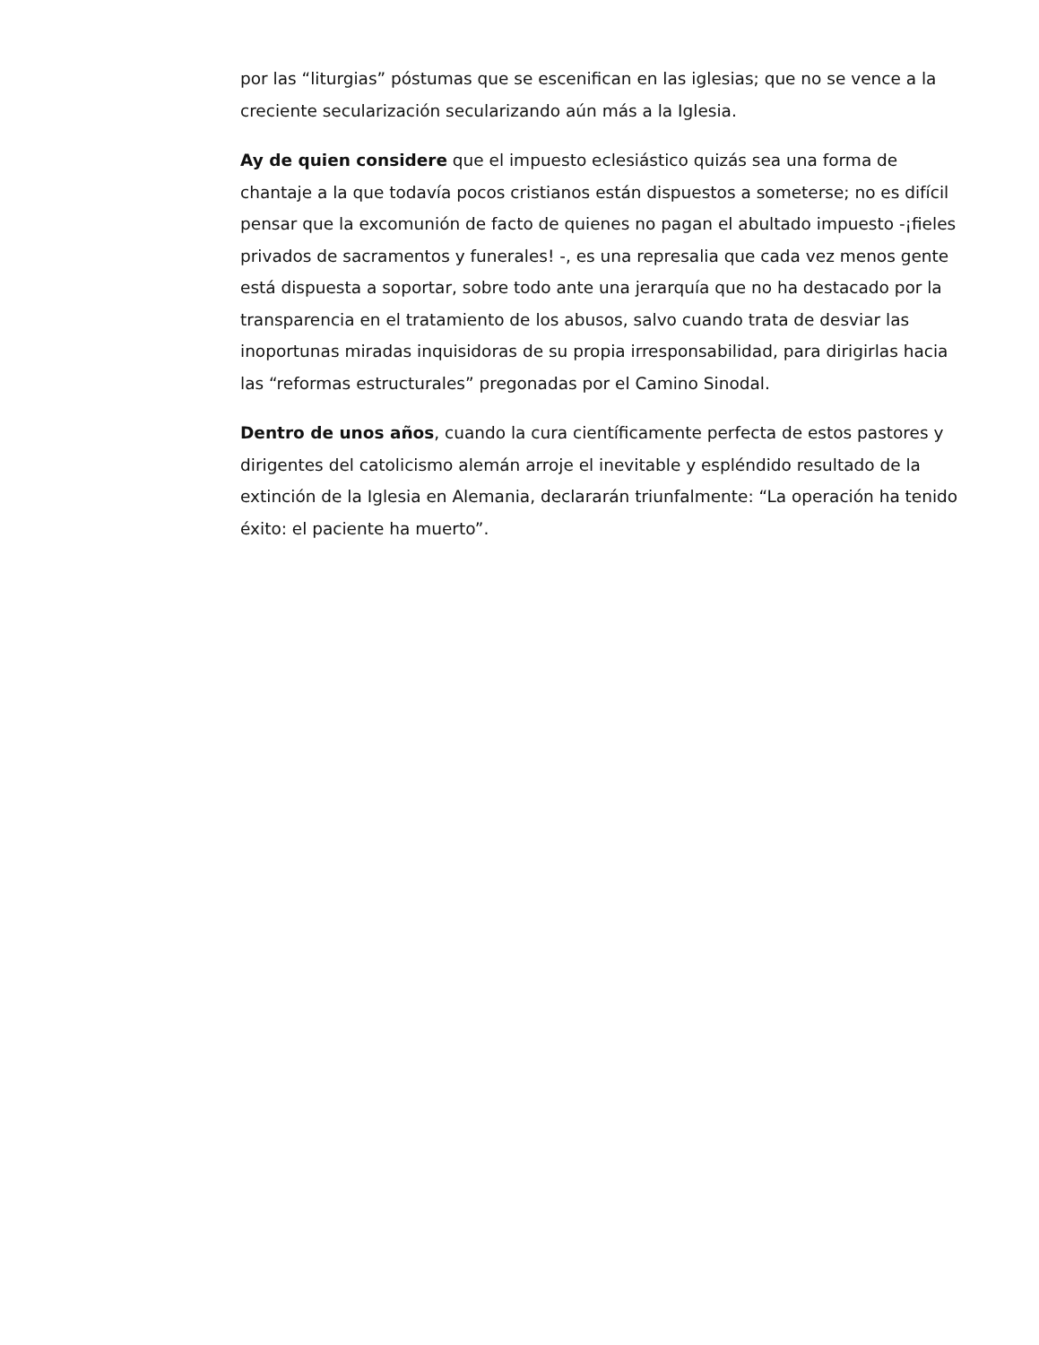por las “liturgias” póstumas que se escenifican en las iglesias; que no se vence a la creciente secularización secularizando aún más a la Iglesia.
Ay de quien considere que el impuesto eclesiástico quizás sea una forma de chantaje a la que todavía pocos cristianos están dispuestos a someterse; no es difícil pensar que la excomunión de facto de quienes no pagan el abultado impuesto -¡fieles privados de sacramentos y funerales! -, es una represalia que cada vez menos gente está dispuesta a soportar, sobre todo ante una jerarquía que no ha destacado por la transparencia en el tratamiento de los abusos, salvo cuando trata de desviar las inoportunas miradas inquisidoras de su propia irresponsabilidad, para dirigirlas hacia las “reformas estructurales” pregonadas por el Camino Sinodal.
Dentro de unos años, cuando la cura científicamente perfecta de estos pastores y dirigentes del catolicismo alemán arroje el inevitable y espléndido resultado de la extinción de la Iglesia en Alemania, declararán triunfalmente: “La operación ha tenido éxito: el paciente ha muerto”.